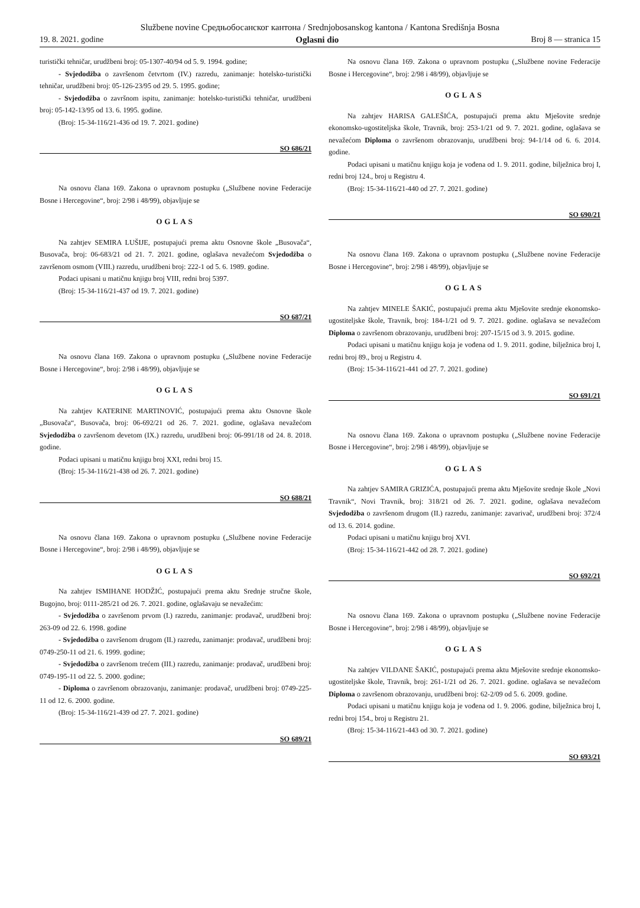Službene novine Средњобосанског кантона / Srednjobosanskog kantona / Kantona Središnja Bosna
19. 8. 2021. godine Oglasni dio Broj 8 — stranica 15
turistički tehničar, urudžbeni broj: 05-1307-40/94 od 5. 9. 1994. godine;
- Svjedodžba o završenom četvrtom (IV.) razredu, zanimanje: hotelsko-turistički tehničar, urudžbeni broj: 05-126-23/95 od 29. 5. 1995. godine;
- Svjedodžba o završnom ispitu, zanimanje: hotelsko-turistički tehničar, urudžbeni broj: 05-142-13/95 od 13. 6. 1995. godine.
(Broj: 15-34-116/21-436 od 19. 7. 2021. godine)
SO 686/21
Na osnovu člana 169. Zakona o upravnom postupku („Službene novine Federacije Bosne i Hercegovine“, broj: 2/98 i 48/99), objavljuje se
OGLAS
Na zahtjev SEMIRA LUŠIJE, postupajući prema aktu Osnovne škole „Busovača“, Busovača, broj: 06-683/21 od 21. 7. 2021. godine, oglašava nevažećom Svjedodžba o završenom osmom (VIII.) razredu, urudžbeni broj: 222-1 od 5. 6. 1989. godine.
Podaci upisani u matičnu knjigu broj VIII, redni broj 5397.
(Broj: 15-34-116/21-437 od 19. 7. 2021. godine)
SO 687/21
Na osnovu člana 169. Zakona o upravnom postupku („Službene novine Federacije Bosne i Hercegovine“, broj: 2/98 i 48/99), objavljuje se
OGLAS
Na zahtjev KATERINE MARTINOVIĆ, postupajući prema aktu Osnovne škole „Busovača“, Busovača, broj: 06-692/21 od 26. 7. 2021. godine, oglašava nevažećom Svjedodžba o završenom devetom (IX.) razredu, urudžbeni broj: 06-991/18 od 24. 8. 2018. godine.
Podaci upisani u matičnu knjigu broj XXI, redni broj 15.
(Broj: 15-34-116/21-438 od 26. 7. 2021. godine)
SO 688/21
Na osnovu člana 169. Zakona o upravnom postupku („Službene novine Federacije Bosne i Hercegovine“, broj: 2/98 i 48/99), objavljuje se
OGLAS
Na zahtjev ISMIHANE HODŽIĆ, postupajući prema aktu Srednje stručne škole, Bugojno, broj: 0111-285/21 od 26. 7. 2021. godine, oglašavaju se nevažećim:
- Svjedodžba o završenom prvom (I.) razredu, zanimanje: prodavač, urudžbeni broj: 263-09 od 22. 6. 1998. godine
- Svjedodžba o završenom drugom (II.) razredu, zanimanje: prodavač, urudžbeni broj: 0749-250-11 od 21. 6. 1999. godine;
- Svjedodžba o završenom trećem (III.) razredu, zanimanje: prodavač, urudžbeni broj: 0749-195-11 od 22. 5. 2000. godine;
- Diploma o završenom obrazovanju, zanimanje: prodavač, urudžbeni broj: 0749-225-11 od 12. 6. 2000. godine.
(Broj: 15-34-116/21-439 od 27. 7. 2021. godine)
SO 689/21
Na osnovu člana 169. Zakona o upravnom postupku („Službene novine Federacije Bosne i Hercegovine“, broj: 2/98 i 48/99), objavljuje se
OGLAS
Na zahtjev HARISA GALEŠIĆA, postupajući prema aktu Mješovite srednje ekonomsko-ugostiteljska škole, Travnik, broj: 253-1/21 od 9. 7. 2021. godine, oglašava se nevažećom Diploma o završenom obrazovanju, urudžbeni broj: 94-1/14 od 6. 6. 2014. godine.
Podaci upisani u matičnu knjigu koja je vođena od 1. 9. 2011. godine, bilježnica broj I, redni broj 124., broj u Registru 4.
(Broj: 15-34-116/21-440 od 27. 7. 2021. godine)
SO 690/21
Na osnovu člana 169. Zakona o upravnom postupku („Službene novine Federacije Bosne i Hercegovine“, broj: 2/98 i 48/99), objavljuje se
OGLAS
Na zahtjev MINELE ŠAKIĆ, postupajući prema aktu Mješovite srednje ekonomsko-ugostiteljske škole, Travnik, broj: 184-1/21 od 9. 7. 2021. godine. oglašava se nevažećom Diploma o završenom obrazovanju, urudžbeni broj: 207-15/15 od 3. 9. 2015. godine.
Podaci upisani u matičnu knjigu koja je vođena od 1. 9. 2011. godine, bilježnica broj I, redni broj 89., broj u Registru 4.
(Broj: 15-34-116/21-441 od 27. 7. 2021. godine)
SO 691/21
Na osnovu člana 169. Zakona o upravnom postupku („Službene novine Federacije Bosne i Hercegovine“, broj: 2/98 i 48/99), objavljuje se
OGLAS
Na zahtjev SAMIRA GRIZIĆA, postupajući prema aktu Mješovite srednje škole „Novi Travnik“, Novi Travnik, broj: 318/21 od 26. 7. 2021. godine, oglašava nevažećom Svjedodžba o završenom drugom (II.) razredu, zanimanje: zavarivač, urudžbeni broj: 372/4 od 13. 6. 2014. godine.
Podaci upisani u matičnu knjigu broj XVI.
(Broj: 15-34-116/21-442 od 28. 7. 2021. godine)
SO 692/21
Na osnovu člana 169. Zakona o upravnom postupku („Službene novine Federacije Bosne i Hercegovine“, broj: 2/98 i 48/99), objavljuje se
OGLAS
Na zahtjev VILDANE ŠAKIĆ, postupajući prema aktu Mješovite srednje ekonomsko-ugostiteljske škole, Travnik, broj: 261-1/21 od 26. 7. 2021. godine. oglašava se nevažećom Diploma o završenom obrazovanju, urudžbeni broj: 62-2/09 od 5. 6. 2009. godine.
Podaci upisani u matičnu knjigu koja je vođena od 1. 9. 2006. godine, bilježnica broj I, redni broj 154., broj u Registru 21.
(Broj: 15-34-116/21-443 od 30. 7. 2021. godine)
SO 693/21